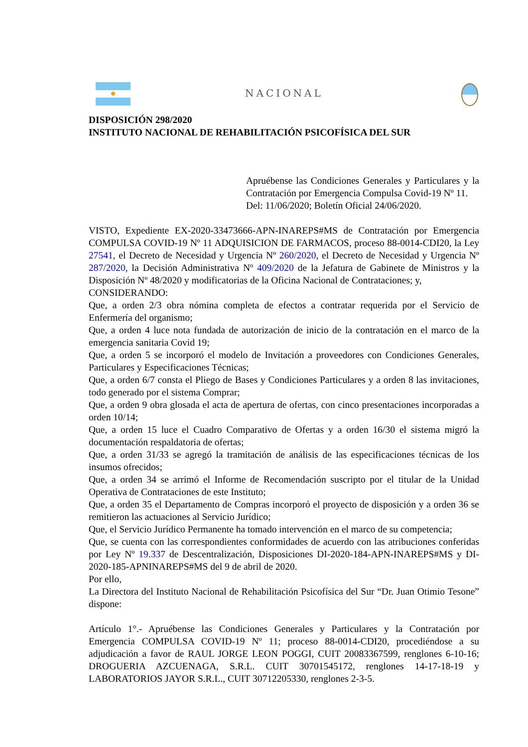NACIONAL
DISPOSICIÓN 298/2020
INSTITUTO NACIONAL DE REHABILITACIÓN PSICOFÍSICA DEL SUR
Apruébense las Condiciones Generales y Particulares y la Contratación por Emergencia Compulsa Covid-19 Nº 11.
Del: 11/06/2020; Boletín Oficial 24/06/2020.
VISTO, Expediente EX-2020-33473666-APN-INAREPS#MS de Contratación por Emergencia COMPULSA COVID-19 Nº 11 ADQUISICION DE FARMACOS, proceso 88-0014-CDI20, la Ley 27541, el Decreto de Necesidad y Urgencia Nº 260/2020, el Decreto de Necesidad y Urgencia Nº 287/2020, la Decisión Administrativa Nº 409/2020 de la Jefatura de Gabinete de Ministros y la Disposición Nº 48/2020 y modificatorias de la Oficina Nacional de Contrataciones; y,
CONSIDERANDO:
Que, a orden 2/3 obra nómina completa de efectos a contratar requerida por el Servicio de Enfermería del organismo;
Que, a orden 4 luce nota fundada de autorización de inicio de la contratación en el marco de la emergencia sanitaria Covid 19;
Que, a orden 5 se incorporó el modelo de Invitación a proveedores con Condiciones Generales, Particulares y Especificaciones Técnicas;
Que, a orden 6/7 consta el Pliego de Bases y Condiciones Particulares y a orden 8 las invitaciones, todo generado por el sistema Comprar;
Que, a orden 9 obra glosada el acta de apertura de ofertas, con cinco presentaciones incorporadas a orden 10/14;
Que, a orden 15 luce el Cuadro Comparativo de Ofertas y a orden 16/30 el sistema migró la documentación respaldatoria de ofertas;
Que, a orden 31/33 se agregó la tramitación de análisis de las especificaciones técnicas de los insumos ofrecidos;
Que, a orden 34 se arrimó el Informe de Recomendación suscripto por el titular de la Unidad Operativa de Contrataciones de este Instituto;
Que, a orden 35 el Departamento de Compras incorporó el proyecto de disposición y a orden 36 se remitieron las actuaciones al Servicio Jurídico;
Que, el Servicio Jurídico Permanente ha tomado intervención en el marco de su competencia;
Que, se cuenta con las correspondientes conformidades de acuerdo con las atribuciones conferidas por Ley Nº 19.337 de Descentralización, Disposiciones DI-2020-184-APN-INAREPS#MS y DI-2020-185-APNINAREPS#MS del 9 de abril de 2020.
Por ello,
La Directora del Instituto Nacional de Rehabilitación Psicofísica del Sur “Dr. Juan Otimio Tesone” dispone:
Artículo 1°.- Apruébense las Condiciones Generales y Particulares y la Contratación por Emergencia COMPULSA COVID-19 Nº 11; proceso 88-0014-CDI20, procediéndose a su adjudicación a favor de RAUL JORGE LEON POGGI, CUIT 20083367599, renglones 6-10-16; DROGUERIA AZCUENAGA, S.R.L. CUIT 30701545172, renglones 14-17-18-19 y LABORATORIOS JAYOR S.R.L., CUIT 30712205330, renglones 2-3-5.